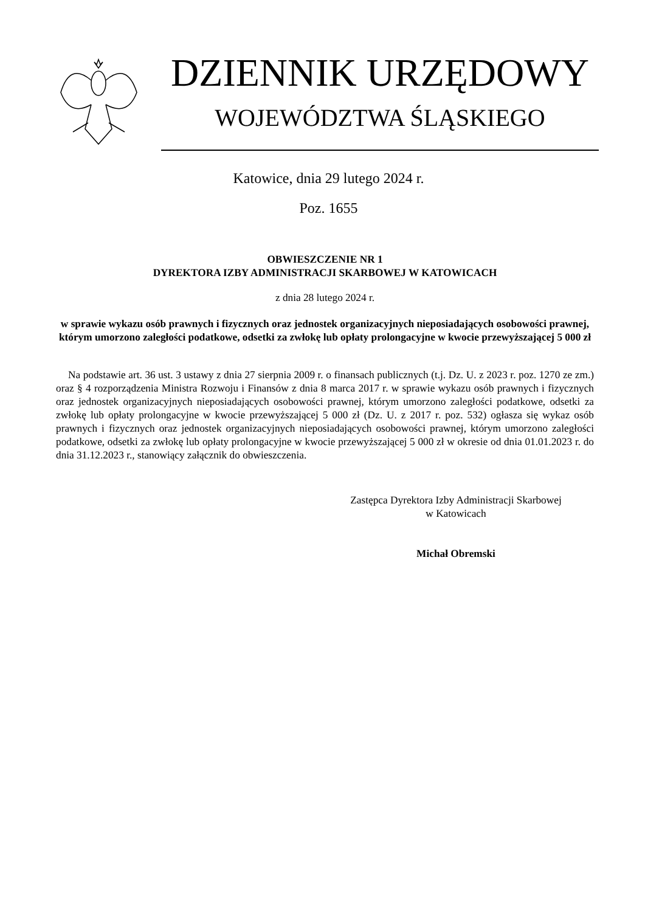DZIENNIK URZĘDOWY
WOJEWÓDZTWA ŚLĄSKIEGO
Katowice, dnia 29 lutego 2024 r.
Poz. 1655
OBWIESZCZENIE NR 1
DYREKTORA IZBY ADMINISTRACJI SKARBOWEJ W KATOWICACH
z dnia 28 lutego 2024 r.
w sprawie wykazu osób prawnych i fizycznych oraz jednostek organizacyjnych nieposiadających osobowości prawnej, którym umorzono zaległości podatkowe, odsetki za zwłokę lub opłaty prolongacyjne w kwocie przewyższającej 5 000 zł
Na podstawie art. 36 ust. 3 ustawy z dnia 27 sierpnia 2009 r. o finansach publicznych (t.j. Dz. U. z 2023 r. poz. 1270 ze zm.) oraz § 4 rozporządzenia Ministra Rozwoju i Finansów z dnia 8 marca 2017 r. w sprawie wykazu osób prawnych i fizycznych oraz jednostek organizacyjnych nieposiadających osobowości prawnej, którym umorzono zaległości podatkowe, odsetki za zwłokę lub opłaty prolongacyjne w kwocie przewyższającej 5 000 zł (Dz. U. z 2017 r. poz. 532) ogłasza się wykaz osób prawnych i fizycznych oraz jednostek organizacyjnych nieposiadających osobowości prawnej, którym umorzono zaległości podatkowe, odsetki za zwłokę lub opłaty prolongacyjne w kwocie przewyższającej 5 000 zł w okresie od dnia 01.01.2023 r. do dnia 31.12.2023 r., stanowiący załącznik do obwieszczenia.
Zastępca Dyrektora Izby Administracji Skarbowej
w Katowicach
Michał Obremski